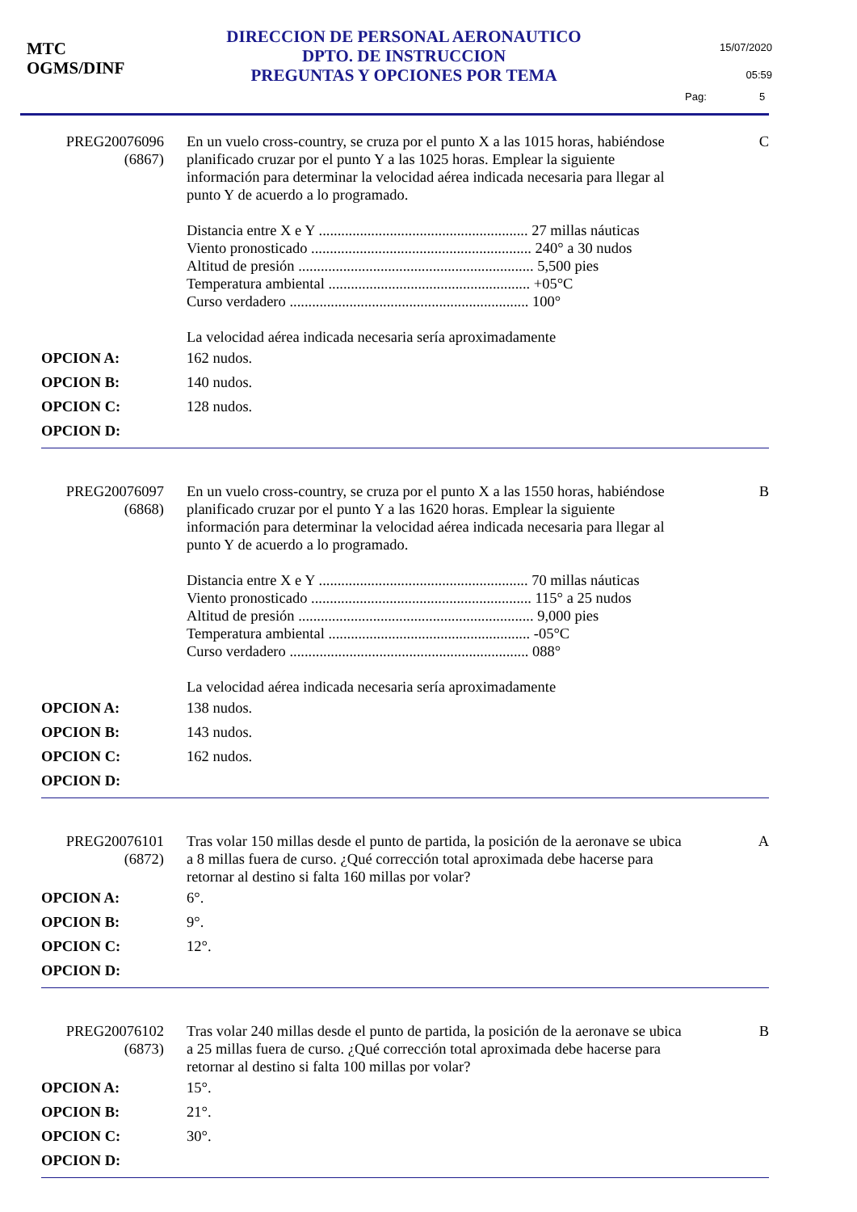MTC
OGMS/DINF
DIRECCION DE PERSONAL AERONAUTICO
DPTO. DE INSTRUCCION
PREGUNTAS Y OPCIONES POR TEMA
15/07/2020
05:59
Pag: 5
PREG20076096
(6867)
En un vuelo cross-country, se cruza por el punto X a las 1015 horas, habiéndose planificado cruzar por el punto Y a las 1025 horas. Emplear la siguiente información para determinar la velocidad aérea indicada necesaria para llegar al punto Y de acuerdo a lo programado.
Distancia entre X e Y ........................................................ 27 millas náuticas
Viento pronosticado ........................................................... 240° a 30 nudos
Altitud de presión ............................................................... 5,500 pies
Temperatura ambiental ...................................................... +05°C
Curso verdadero ................................................................ 100°
La velocidad aérea indicada necesaria sería aproximadamente
C
OPCION A: 162 nudos.
OPCION B: 140 nudos.
OPCION C: 128 nudos.
OPCION D:
PREG20076097
(6868)
En un vuelo cross-country, se cruza por el punto X a las 1550 horas, habiéndose planificado cruzar por el punto Y a las 1620 horas. Emplear la siguiente información para determinar la velocidad aérea indicada necesaria para llegar al punto Y de acuerdo a lo programado.
Distancia entre X e Y ........................................................ 70 millas náuticas
Viento pronosticado ........................................................... 115° a 25 nudos
Altitud de presión ............................................................... 9,000 pies
Temperatura ambiental ...................................................... -05°C
Curso verdadero ................................................................ 088°
La velocidad aérea indicada necesaria sería aproximadamente
B
OPCION A: 138 nudos.
OPCION B: 143 nudos.
OPCION C: 162 nudos.
OPCION D:
PREG20076101
(6872)
Tras volar 150 millas desde el punto de partida, la posición de la aeronave se ubica a 8 millas fuera de curso. ¿Qué corrección total aproximada debe hacerse para retornar al destino si falta 160 millas por volar?
A
OPCION A: 6°.
OPCION B: 9°.
OPCION C: 12°.
OPCION D:
PREG20076102
(6873)
Tras volar 240 millas desde el punto de partida, la posición de la aeronave se ubica a 25 millas fuera de curso. ¿Qué corrección total aproximada debe hacerse para retornar al destino si falta 100 millas por volar?
B
OPCION A: 15°.
OPCION B: 21°.
OPCION C: 30°.
OPCION D: